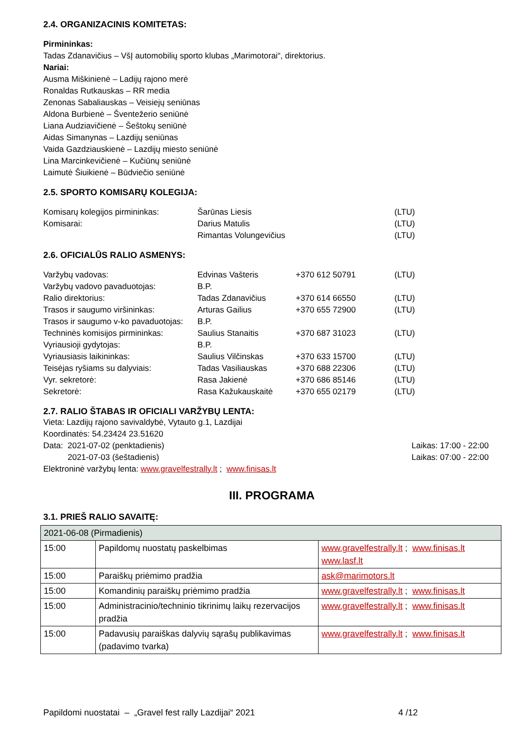2.4. ORGANIZACINIS KOMITETAS:
Pirmininkas:
Tadas Zdanavičius – VšĮ automobilių sporto klubas „Marimotorai“, direktorius.
Nariai:
Ausma Miškinienė – Ladijų rajono merė
Ronaldas Rutkauskas – RR media
Zenonas Sabaliauskas – Veisiejų seniūnas
Aldona Burbienė – Šventežerio seniūnė
Liana Audziavičienė – Šeštokų seniūnė
Aidas Simanynas – Lazdijų seniūnas
Vaida Gazdziauskienė – Lazdijų miesto seniūnė
Lina Marcinkevičienė – Kučiūnų seniūnė
Laimutė Šiuikienė – Būdviečio seniūnė
2.5. SPORTO KOMISARŲ KOLEGIJA:
| Komisarų kolegijos pirmininkas: | Šarūnas Liesis | | (LTU) |
| Komisarai: | Darius Matulis | | (LTU) |
| | Rimantas Volungevičius | | (LTU) |
2.6. OFICIALŪS RALIO ASMENYS:
| Varžybų vadovas: | Edvinas Vašteris | +370 612 50791 | (LTU) |
| Varžybų vadovo pavaduotojas: | B.P. | | |
| Ralio direktorius: | Tadas Zdanavičius | +370 614 66550 | (LTU) |
| Trasos ir saugumo viršininkas: | Arturas Gailius | +370 655 72900 | (LTU) |
| Trasos ir saugumo v-ko pavaduotojas: | B.P. | | |
| Techninės komisijos pirmininkas: | Saulius Stanaitis | +370 687 31023 | (LTU) |
| Vyriausioji gydytojas: | B.P. | | |
| Vyriausiasis laikininkas: | Saulius Vilčinskas | +370 633 15700 | (LTU) |
| Teisėjas ryšiams su dalyviais: | Tadas Vasiliauskas | +370 688 22306 | (LTU) |
| Vyr. sekretorė: | Rasa Jakienė | +370 686 85146 | (LTU) |
| Sekretorė: | Rasa Kažukauskaitė | +370 655 02179 | (LTU) |
2.7. RALIO ŠTABAS IR OFICIALI VARŽYBŲ LENTA:
Vieta: Lazdijų rajono savivaldybė, Vytauto g.1, Lazdijai
Koordinatės: 54.23424 23.51620
| Data: 2021-07-02 (penktadienis) | Laikas: 17:00 - 22:00 |
| 2021-07-03 (šeštadienis) | Laikas: 07:00 - 22:00 |
Elektroninė varžybų lenta: www.gravelfestrally.lt ; www.finisas.lt
III. PROGRAMA
3.1. PRIEŠ RALIO SAVAITĘ:
| 2021-06-08 (Pirmadienis) | | |
| 15:00 | Papildomų nuostatų paskelbimas | www.gravelfestrally.lt ; www.finisas.lt www.lasf.lt |
| 15:00 | Paraiškų priėmimo pradžia | ask@marimotors.lt |
| 15:00 | Komandinių paraiškų priėmimo pradžia | www.gravelfestrally.lt ; www.finisas.lt |
| 15:00 | Administracinio/techninio tikrinimų laikų rezervacijos pradžia | www.gravelfestrally.lt ; www.finisas.lt |
| 15:00 | Padavusių paraiškas dalyvių sąrašų publikavimas (padavimo tvarka) | www.gravelfestrally.lt ; www.finisas.lt |
Papildomi nuostatai – „Gravel fest rally Lazdijai“ 2021 4 /12